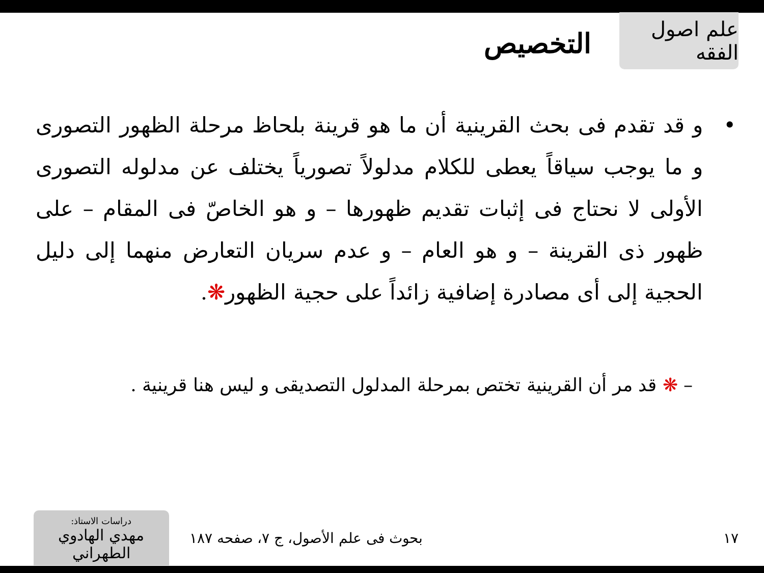علم اصول الفقه
التخصيص
• و قد تقدم فى بحث القرينية أن ما هو قرينة بلحاظ مرحلة الظهور التصورى و ما يوجب سياقاً يعطى للكلام مدلولاً تصورياً يختلف عن مدلوله التصورى الأولى لا نحتاج فى إثبات تقديم ظهورها – و هو الخاصّ فى المقام – على ظهور ذى القرينة – و هو العام – و عدم سريان التعارض منهما إلى دليل الحجية إلى أى مصادرة إضافية زائداً على حجية الظهور❋.
– ❋ قد مر أن القرينية تختص بمرحلة المدلول التصديقى و ليس هنا قرينية .
١٧
بحوث فى علم الأصول، ج ٧، صفحه ١٨٧
دراسات الاستاذ:
مهدي الهادوي الطهراني